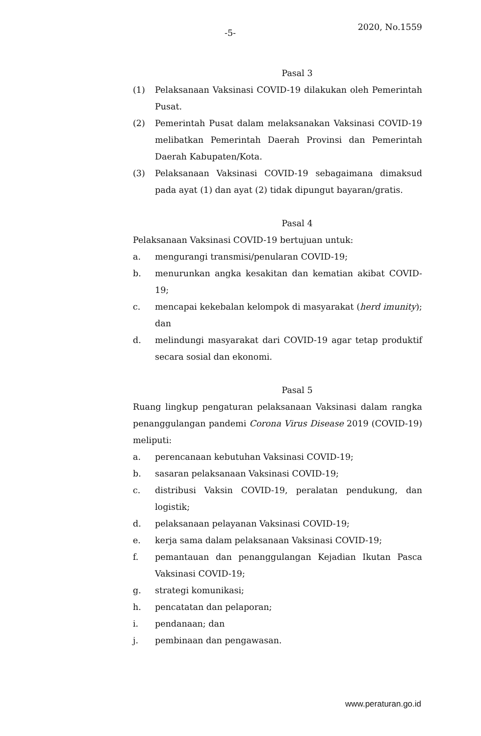-5-
2020, No.1559
Pasal 3
(1) Pelaksanaan Vaksinasi COVID-19 dilakukan oleh Pemerintah Pusat.
(2) Pemerintah Pusat dalam melaksanakan Vaksinasi COVID-19 melibatkan Pemerintah Daerah Provinsi dan Pemerintah Daerah Kabupaten/Kota.
(3) Pelaksanaan Vaksinasi COVID-19 sebagaimana dimaksud pada ayat (1) dan ayat (2) tidak dipungut bayaran/gratis.
Pasal 4
Pelaksanaan Vaksinasi COVID-19 bertujuan untuk:
a. mengurangi transmisi/penularan COVID-19;
b. menurunkan angka kesakitan dan kematian akibat COVID-19;
c. mencapai kekebalan kelompok di masyarakat (herd imunity); dan
d. melindungi masyarakat dari COVID-19 agar tetap produktif secara sosial dan ekonomi.
Pasal 5
Ruang lingkup pengaturan pelaksanaan Vaksinasi dalam rangka penanggulangan pandemi Corona Virus Disease 2019 (COVID-19) meliputi:
a. perencanaan kebutuhan Vaksinasi COVID-19;
b. sasaran pelaksanaan Vaksinasi COVID-19;
c. distribusi Vaksin COVID-19, peralatan pendukung, dan logistik;
d. pelaksanaan pelayanan Vaksinasi COVID-19;
e. kerja sama dalam pelaksanaan Vaksinasi COVID-19;
f. pemantauan dan penanggulangan Kejadian Ikutan Pasca Vaksinasi COVID-19;
g. strategi komunikasi;
h. pencatatan dan pelaporan;
i. pendanaan; dan
j. pembinaan dan pengawasan.
www.peraturan.go.id